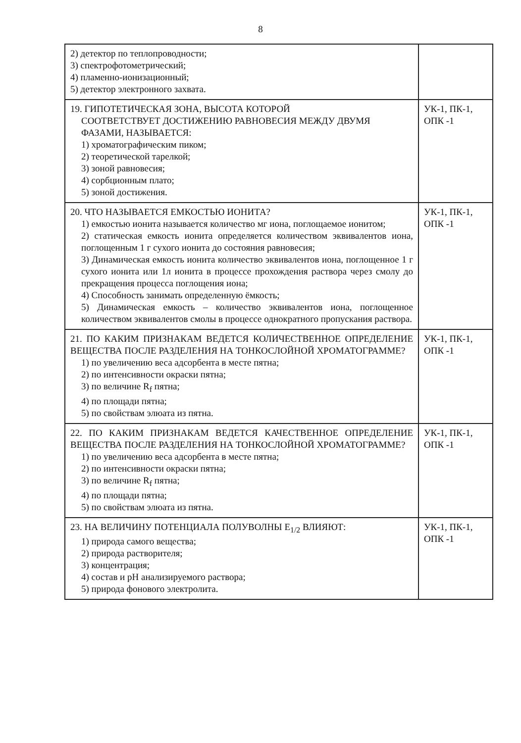8
| 2) детектор по теплопроводности; 3) спектрофотометрический; 4) пламенно-ионизационный; 5) детектор электронного захвата. | |
| 19. ГИПОТЕТИЧЕСКАЯ ЗОНА, ВЫСОТА КОТОРОЙ СООТВЕТСТВУЕТ ДОСТИЖЕНИЮ РАВНОВЕСИЯ МЕЖДУ ДВУМЯ ФАЗАМИ, НАЗЫВАЕТСЯ: 1) хроматографическим пиком; 2) теоретической тарелкой; 3) зоной равновесия; 4) сорбционным плато; 5) зоной достижения. | УК-1, ПК-1, ОПК -1 |
| 20. ЧТО НАЗЫВАЕТСЯ ЕМКОСТЬЮ ИОНИТА? 1) емкостью ионита называется количество мг иона, поглощаемое ионитом; 2) статическая емкость ионита определяется количеством эквивалентов иона, поглощенным 1 г сухого ионита до состояния равновесия; 3) Динамическая емкость ионита количество эквивалентов иона, поглощенное 1 г сухого ионита или 1л ионита в процессе прохождения раствора через смолу до прекращения процесса поглощения иона; 4) Способность занимать определенную ёмкость; 5) Динамическая емкость – количество эквивалентов иона, поглощенное количеством эквивалентов смолы в процессе однократного пропускания раствора. | УК-1, ПК-1, ОПК -1 |
| 21. ПО КАКИМ ПРИЗНАКАМ ВЕДЕТСЯ КОЛИЧЕСТВЕННОЕ ОПРЕДЕЛЕНИЕ ВЕЩЕСТВА ПОСЛЕ РАЗДЕЛЕНИЯ НА ТОНКОСЛОЙНОЙ ХРОМАТОГРАММЕ? 1) по увеличению веса адсорбента в месте пятна; 2) по интенсивности окраски пятна; 3) по величине R<sub>f</sub> пятна; 4) по площади пятна; 5) по свойствам элюата из пятна. | УК-1, ПК-1, ОПК -1 |
| 22. ПО КАКИМ ПРИЗНАКАМ ВЕДЕТСЯ КАЧЕСТВЕННОЕ ОПРЕДЕЛЕНИЕ ВЕЩЕСТВА ПОСЛЕ РАЗДЕЛЕНИЯ НА ТОНКОСЛОЙНОЙ ХРОМАТОГРАММЕ? 1) по увеличению веса адсорбента в месте пятна; 2) по интенсивности окраски пятна; 3) по величине R<sub>f</sub> пятна; 4) по площади пятна; 5) по свойствам элюата из пятна. | УК-1, ПК-1, ОПК -1 |
| 23. НА ВЕЛИЧИНУ ПОТЕНЦИАЛА ПОЛУВОЛНЫ E<sub>1/2</sub> ВЛИЯЮТ: 1) природа самого вещества; 2) природа растворителя; 3) концентрация; 4) состав и pH анализируемого раствора; 5) природа фонового электролита. | УК-1, ПК-1, ОПК -1 |